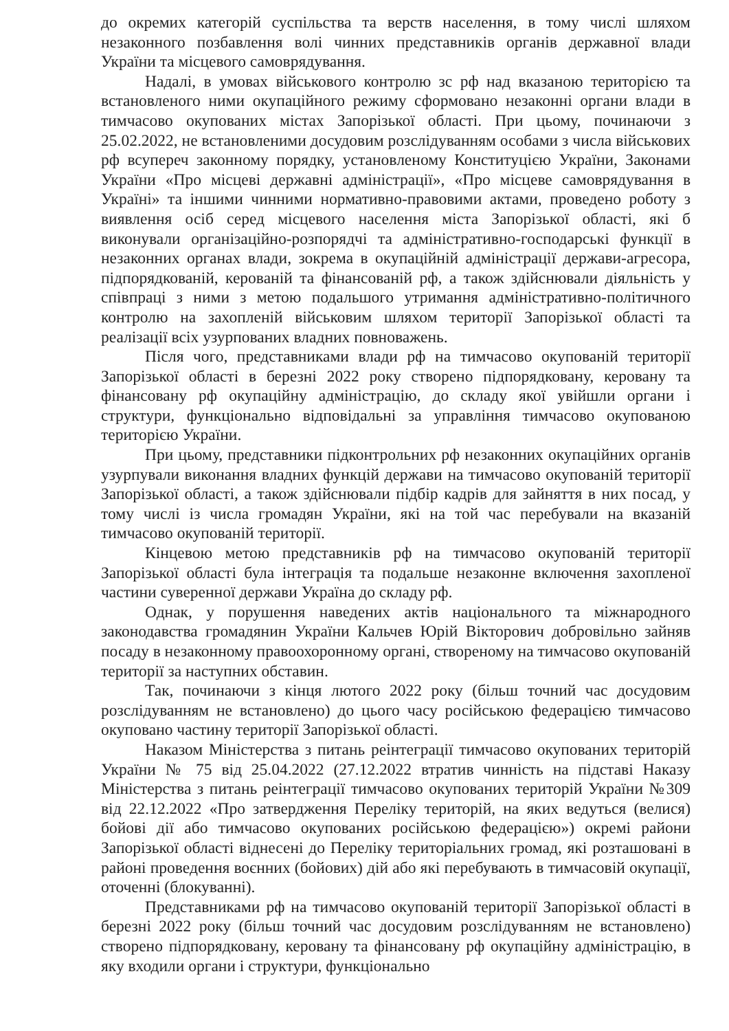до окремих категорій суспільства та верств населення, в тому числі шляхом незаконного позбавлення волі чинних представників органів державної влади України та місцевого самоврядування.
Надалі, в умовах військового контролю зс рф над вказаною територією та встановленого ними окупаційного режиму сформовано незаконні органи влади в тимчасово окупованих містах Запорізької області. При цьому, починаючи з 25.02.2022, не встановленими досудовим розслідуванням особами з числа військових рф всупереч законному порядку, установленому Конституцією України, Законами України «Про місцеві державні адміністрації», «Про місцеве самоврядування в Україні» та іншими чинними нормативно-правовими актами, проведено роботу з виявлення осіб серед місцевого населення міста Запорізької області, які б виконували організаційно-розпорядчі та адміністративно-господарські функції в незаконних органах влади, зокрема в окупаційній адміністрації держави-агресора, підпорядкованій, керованій та фінансованій рф, а також здійснювали діяльність у співпраці з ними з метою подальшого утримання адміністративно-політичного контролю на захопленій військовим шляхом території Запорізької області та реалізації всіх узурпованих владних повноважень.
Після чого, представниками влади рф на тимчасово окупованій території Запорізької області в березні 2022 року створено підпорядковану, керовану та фінансовану рф окупаційну адміністрацію, до складу якої увійшли органи і структури, функціонально відповідальні за управління тимчасово окупованою територією України.
При цьому, представники підконтрольних рф незаконних окупаційних органів узурпували виконання владних функцій держави на тимчасово окупованій території Запорізької області, а також здійснювали підбір кадрів для зайняття в них посад, у тому числі із числа громадян України, які на той час перебували на вказаній тимчасово окупованій території.
Кінцевою метою представників рф на тимчасово окупованій території Запорізької області була інтеграція та подальше незаконне включення захопленої частини суверенної держави Україна до складу рф.
Однак, у порушення наведених актів національного та міжнародного законодавства громадянин України Кальчев Юрій Вікторович добровільно зайняв посаду в незаконному правоохоронному органі, створеному на тимчасово окупованій території за наступних обставин.
Так, починаючи з кінця лютого 2022 року (більш точний час досудовим розслідуванням не встановлено) до цього часу російською федерацією тимчасово окуповано частину території Запорізької області.
Наказом Міністерства з питань реінтеграції тимчасово окупованих територій України № 75 від 25.04.2022 (27.12.2022 втратив чинність на підставі Наказу Міністерства з питань реінтеграції тимчасово окупованих територій України №309 від 22.12.2022 «Про затвердження Переліку територій, на яких ведуться (велися) бойові дії або тимчасово окупованих російською федерацією») окремі райони Запорізької області віднесені до Переліку територіальних громад, які розташовані в районі проведення воєнних (бойових) дій або які перебувають в тимчасовій окупації, оточенні (блокуванні).
Представниками рф на тимчасово окупованій території Запорізької області в березні 2022 року (більш точний час досудовим розслідуванням не встановлено) створено підпорядковану, керовану та фінансовану рф окупаційну адміністрацію, в яку входили органи і структури, функціонально